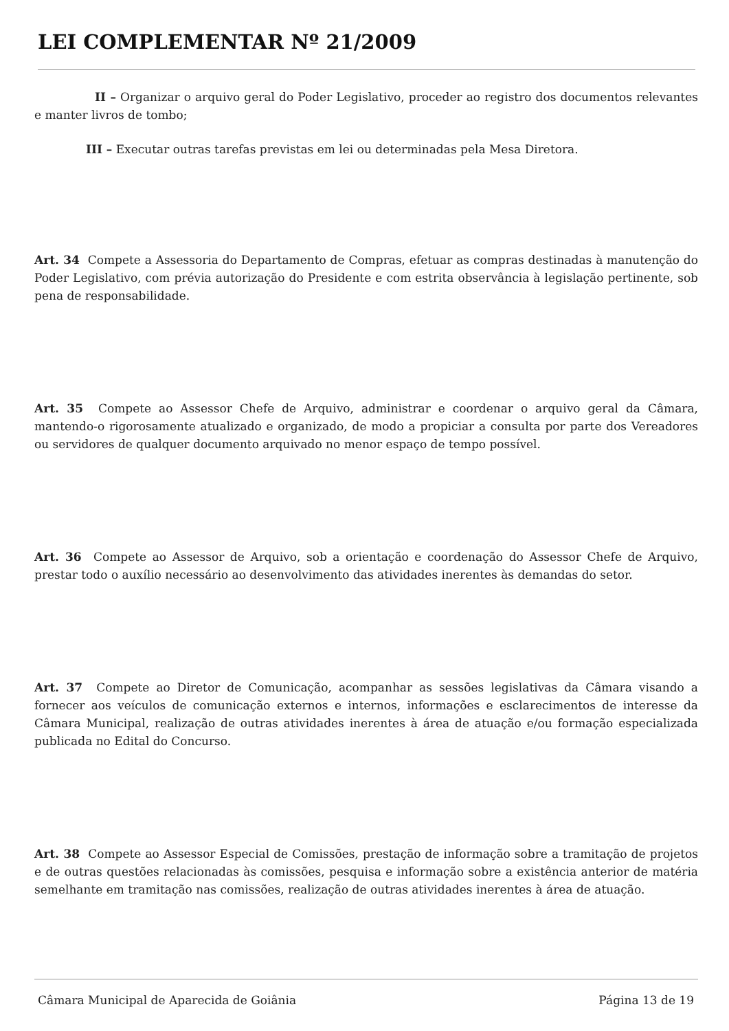LEI COMPLEMENTAR Nº 21/2009
II – Organizar o arquivo geral do Poder Legislativo, proceder ao registro dos documentos relevantes e manter livros de tombo;
III – Executar outras tarefas previstas em lei ou determinadas pela Mesa Diretora.
Art. 34 Compete a Assessoria do Departamento de Compras, efetuar as compras destinadas à manutenção do Poder Legislativo, com prévia autorização do Presidente e com estrita observância à legislação pertinente, sob pena de responsabilidade.
Art. 35 Compete ao Assessor Chefe de Arquivo, administrar e coordenar o arquivo geral da Câmara, mantendo-o rigorosamente atualizado e organizado, de modo a propiciar a consulta por parte dos Vereadores ou servidores de qualquer documento arquivado no menor espaço de tempo possível.
Art. 36 Compete ao Assessor de Arquivo, sob a orientação e coordenação do Assessor Chefe de Arquivo, prestar todo o auxílio necessário ao desenvolvimento das atividades inerentes às demandas do setor.
Art. 37 Compete ao Diretor de Comunicação, acompanhar as sessões legislativas da Câmara visando a fornecer aos veículos de comunicação externos e internos, informações e esclarecimentos de interesse da Câmara Municipal, realização de outras atividades inerentes à área de atuação e/ou formação especializada publicada no Edital do Concurso.
Art. 38 Compete ao Assessor Especial de Comissões, prestação de informação sobre a tramitação de projetos e de outras questões relacionadas às comissões, pesquisa e informação sobre a existência anterior de matéria semelhante em tramitação nas comissões, realização de outras atividades inerentes à área de atuação.
Câmara Municipal de Aparecida de Goiânia Página 13 de 19